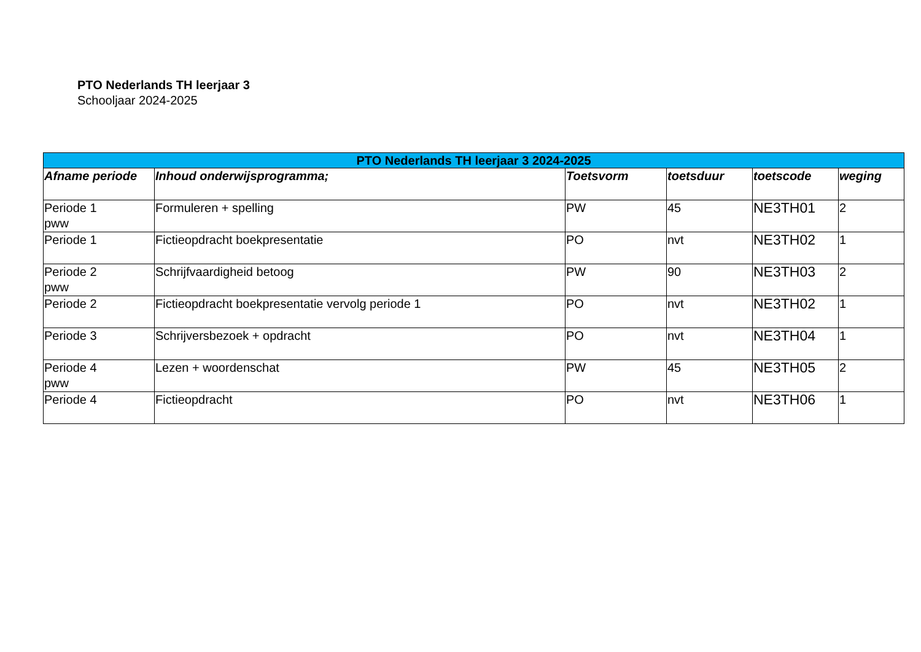PTO Nederlands TH leerjaar 3
Schooljaar 2024-2025
| PTO Nederlands TH leerjaar 3 2024-2025 | | | | | |
| --- | --- | --- | --- | --- | --- |
| Afname periode | Inhoud onderwijsprogramma; | Toetsvorm | toetsduur | toetscode | weging |
| Periode 1 pww | Formuleren + spelling | PW | 45 | NE3TH01 | 2 |
| Periode 1 | Fictieopdracht boekpresentatie | PO | nvt | NE3TH02 | 1 |
| Periode 2 pww | Schrijfvaardigheid betoog | PW | 90 | NE3TH03 | 2 |
| Periode 2 | Fictieopdracht boekpresentatie vervolg periode 1 | PO | nvt | NE3TH02 | 1 |
| Periode 3 | Schrijversbezoek + opdracht | PO | nvt | NE3TH04 | 1 |
| Periode 4 pww | Lezen + woordenschat | PW | 45 | NE3TH05 | 2 |
| Periode 4 | Fictieopdracht | PO | nvt | NE3TH06 | 1 |